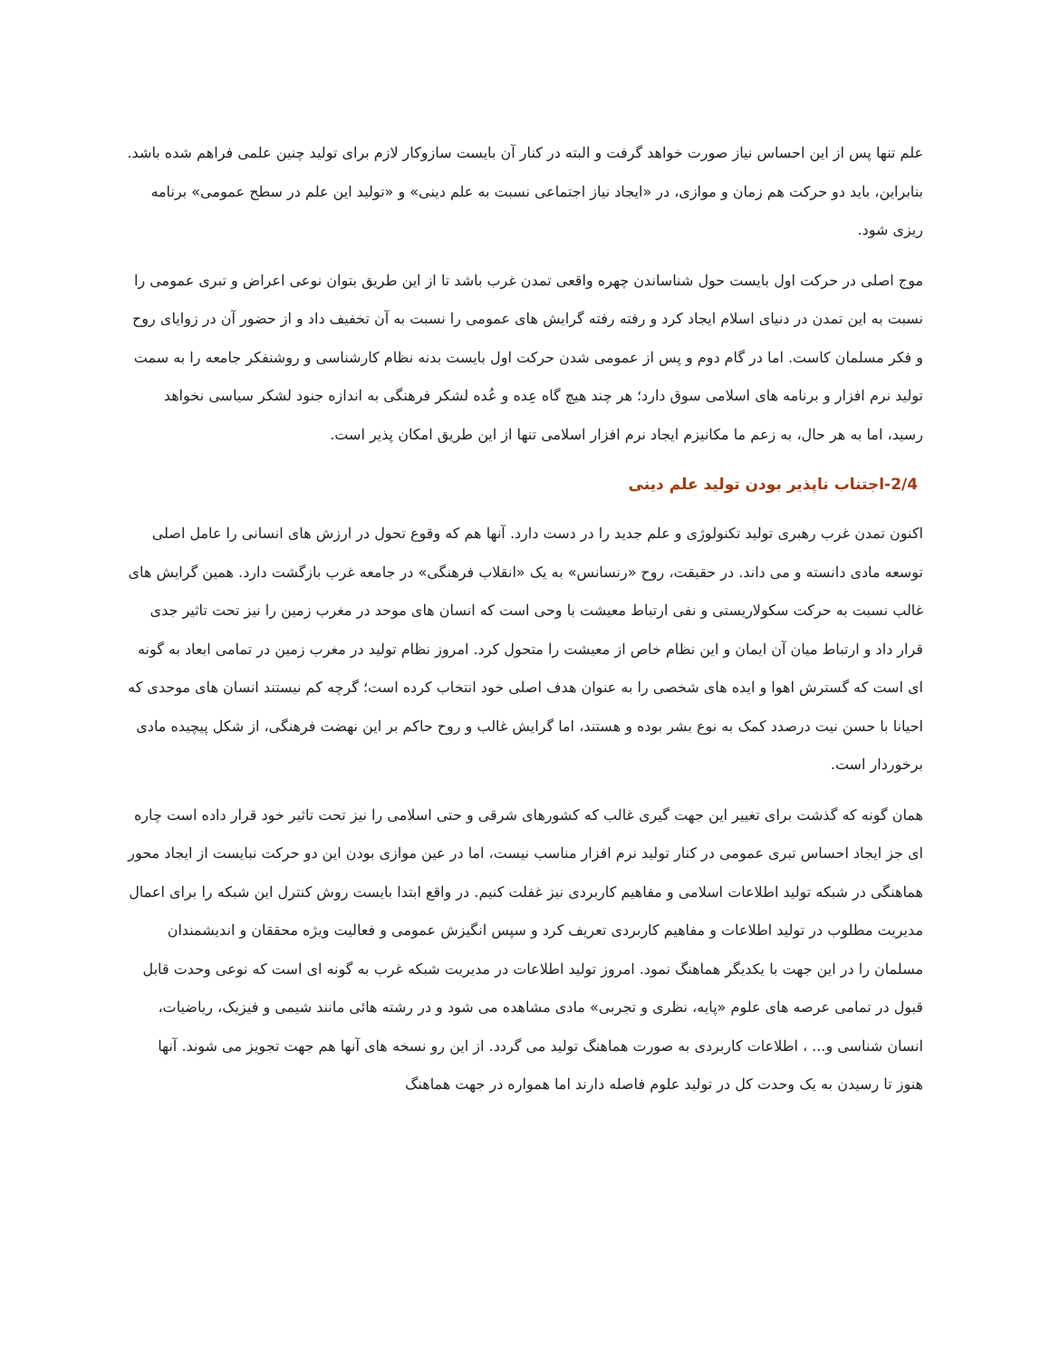علم تنها پس از این احساس نیاز صورت خواهد گرفت و البته در کنار آن بایست سازوکار لازم برای تولید چنین علمی فراهم شده باشد. بنابراین، باید دو حرکت هم زمان و موازی، در «ایجاد نیاز اجتماعی نسبت به علم دینی» و «تولید این علم در سطح عمومی» برنامه ریزی شود.
موج اصلی در حرکت اول بایست حول شناساندن چهره واقعی تمدن غرب باشد تا از این طریق بتوان نوعی اعراض و تبری عمومی را نسبت به این تمدن در دنیای اسلام ایجاد کرد و رفته رفته گرایش های عمومی را نسبت به آن تخفیف داد و از حضور آن در زوایای روح و فکر مسلمان کاست. اما در گام دوم و پس از عمومی شدن حرکت اول بایست بدنه نظام کارشناسی و روشنفکر جامعه را به سمت تولید نرم افزار و برنامه های اسلامی سوق دارد؛ هر چند هیچ گاه عِده و عُده لشکر فرهنگی به اندازه جنود لشکر سیاسی نخواهد رسید، اما به هر حال، به زعم ما مکانیزم ایجاد نرم افزار اسلامی تنها از این طریق امکان پذیر است.
2/4-اجتناب ناپذیر بودن تولید علم دینی
اکنون تمدن غرب رهبری تولید تکنولوژی و علم جدید را در دست دارد. آنها هم که وقوع تحول در ارزش های انسانی را عامل اصلی توسعه مادی دانسته و می داند. در حقیقت، روح «رنسانس» به یک «انقلاب فرهنگی» در جامعه غرب بازگشت دارد. همین گرایش های غالب نسبت به حرکت سکولاریستی و نفی ارتباط معیشت با وحی است که انسان های موحد در مغرب زمین را نیز تحت تاثیر جدی قرار داد و ارتباط میان آن ایمان و این نظام خاص از معیشت را متحول کرد. امروز نظام تولید در مغرب زمین در تمامی ابعاد به گونه ای است که گسترش اهوا و ایده های شخصی را به عنوان هدف اصلی خود انتخاب کرده است؛ گرچه کم نیستند انسان های موحدی که احیانا با حسن نیت درصدد کمک به نوع بشر بوده و هستند، اما گرایش غالب و روح حاکم بر این نهضت فرهنگی، از شکل پیچیده مادی برخوردار است.
همان گونه که گذشت برای تغییر این جهت گیری غالب که کشورهای شرقی و حتی اسلامی را نیز تحت تاثیر خود قرار داده است چاره ای جز ایجاد احساس تبری عمومی در کنار تولید نرم افزار مناسب نیست، اما در عین موازی بودن این دو حرکت نبایست از ایجاد محور هماهنگی در شبکه تولید اطلاعات اسلامی و مفاهیم کاربردی نیز غفلت کنیم. در واقع ابتدا بایست روش کنترل این شبکه را برای اعمال مدیریت مطلوب در تولید اطلاعات و مفاهیم کاربردی تعریف کرد و سپس انگیزش عمومی و فعالیت ویژه محققان و اندیشمندان مسلمان را در این جهت با یکدیگر هماهنگ نمود. امروز تولید اطلاعات در مدیریت شبکه غرب به گونه ای است که نوعی وحدت قابل قبول در تمامی عرصه های علوم «پایه، نظری و تجربی» مادی مشاهده می شود و در رشته هائی مانند شیمی و فیزیک، ریاضیات، انسان شناسی و... ، اطلاعات کاربردی به صورت هماهنگ تولید می گردد. از این رو نسخه های آنها هم جهت تجویز می شوند. آنها هنوز تا رسیدن به یک وحدت کل در تولید علوم فاصله دارند اما همواره در جهت هماهنگ